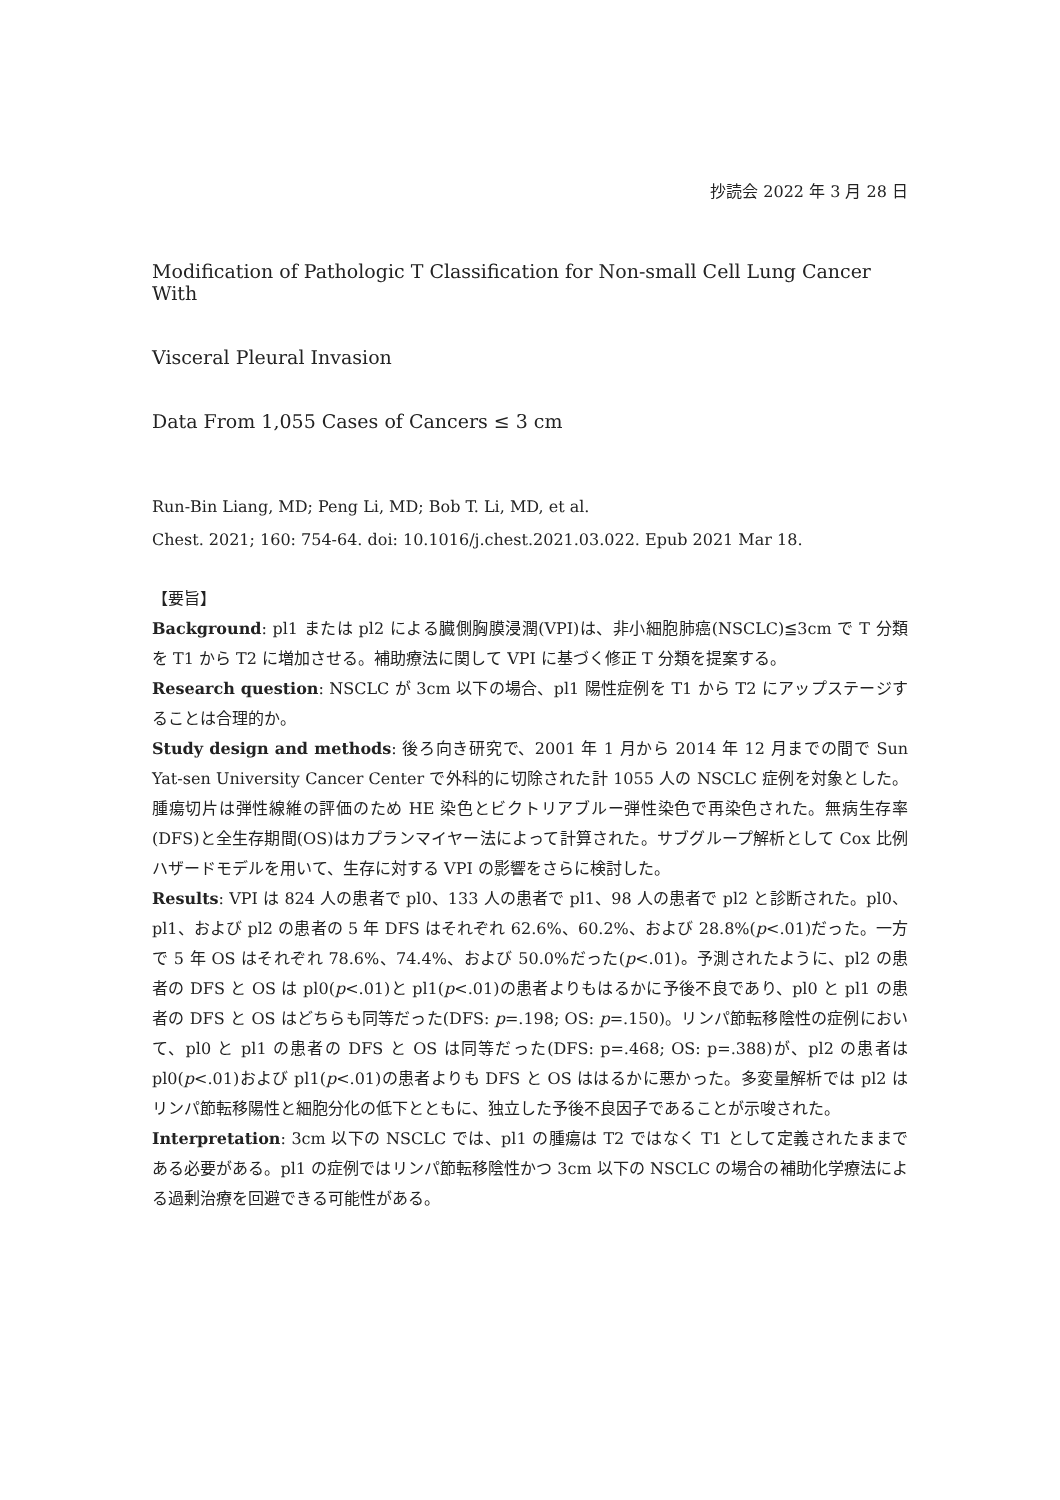抄読会 2022 年 3 月 28 日
Modification of Pathologic T Classification for Non-small Cell Lung Cancer With
Visceral Pleural Invasion
Data From 1,055 Cases of Cancers ≤ 3 cm
Run-Bin Liang, MD; Peng Li, MD; Bob T. Li, MD, et al.
Chest. 2021; 160: 754-64. doi: 10.1016/j.chest.2021.03.022. Epub 2021 Mar 18.
【要旨】
Background: pl1 または pl2 による臓側胸膜浸潤(VPI)は、非小細胞肺癌(NSCLC)≦3cm で T 分類を T1 から T2 に増加させる。補助療法に関して VPI に基づく修正 T 分類を提案する。
Research question: NSCLC が 3cm 以下の場合、pl1 陽性症例を T1 から T2 にアップステージすることは合理的か。
Study design and methods: 後ろ向き研究で、2001 年 1 月から 2014 年 12 月までの間で Sun Yat-sen University Cancer Center で外科的に切除された計 1055 人の NSCLC 症例を対象とした。腫瘍切片は弾性線維の評価のため HE 染色とビクトリアブルー弾性染色で再染色された。無病生存率(DFS)と全生存期間(OS)はカプランマイヤー法によって計算された。サブグループ解析として Cox 比例ハザードモデルを用いて、生存に対する VPI の影響をさらに検討した。
Results: VPI は 824 人の患者で pl0、133 人の患者で pl1、98 人の患者で pl2 と診断された。pl0、pl1、および pl2 の患者の 5 年 DFS はそれぞれ 62.6%、60.2%、および 28.8%(p<.01)だった。一方で 5 年 OS はそれぞれ 78.6%、74.4%、および 50.0%だった(p<.01)。予測されたように、pl2 の患者の DFS と OS は pl0(p<.01)と pl1(p<.01)の患者よりもはるかに予後不良であり、pl0 と pl1 の患者の DFS と OS はどちらも同等だった(DFS: p=.198; OS: p=.150)。リンパ節転移陰性の症例において、pl0 と pl1 の患者の DFS と OS は同等だった(DFS: p=.468; OS: p=.388)が、pl2 の患者は pl0(p<.01)および pl1(p<.01)の患者よりも DFS と OS ははるかに悪かった。多変量解析では pl2 はリンパ節転移陽性と細胞分化の低下とともに、独立した予後不良因子であることが示唆された。
Interpretation: 3cm 以下の NSCLC では、pl1 の腫瘍は T2 ではなく T1 として定義されたままである必要がある。pl1 の症例ではリンパ節転移陰性かつ 3cm 以下の NSCLC の場合の補助化学療法による過剰治療を回避できる可能性がある。